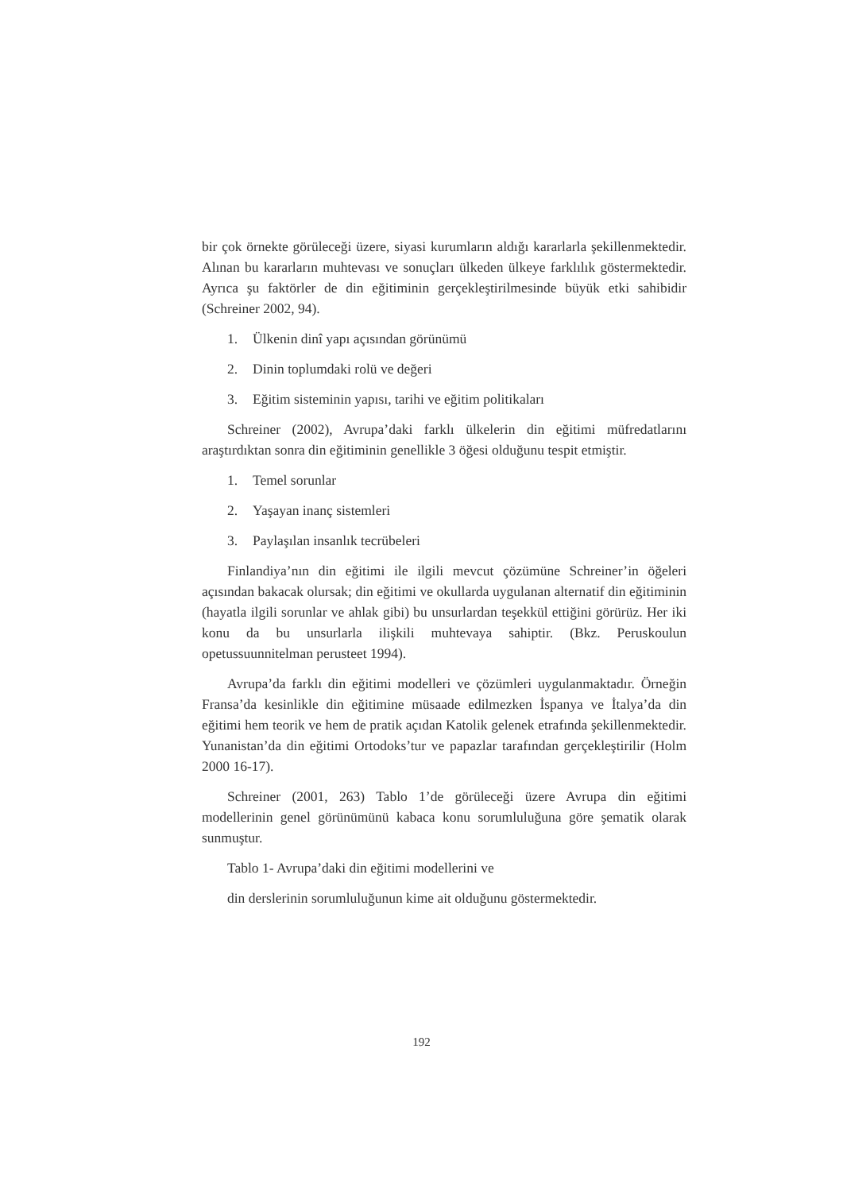bir çok örnekte görüleceği üzere, siyasi kurumların aldığı kararlarla şekillenmektedir. Alınan bu kararların muhtevası ve sonuçları ülkeden ülkeye farklılık göstermektedir. Ayrıca şu faktörler de din eğitiminin gerçekleştirilmesinde büyük etki sahibidir (Schreiner 2002, 94).
1. Ülkenin dinî yapı açısından görünümü
2. Dinin toplumdaki rolü ve değeri
3. Eğitim sisteminin yapısı, tarihi ve eğitim politikaları
Schreiner (2002), Avrupa’daki farklı ülkelerin din eğitimi müfredatlarını araştırdıktan sonra din eğitiminin genellikle 3 öğesi olduğunu tespit etmiştir.
1. Temel sorunlar
2. Yaşayan inanç sistemleri
3. Paylaşılan insanlık tecrübeleri
Finlandiya’nın din eğitimi ile ilgili mevcut çözümüne Schreiner’in öğeleri açısından bakacak olursak; din eğitimi ve okullarda uygulanan alternatif din eğitiminin (hayatla ilgili sorunlar ve ahlak gibi) bu unsurlardan teşekkül ettiğini görürüz. Her iki konu da bu unsurlarla ilişkili muhtevaya sahiptir. (Bkz. Peruskoulun opetussuunnitelman perusteet 1994).
Avrupa’da farklı din eğitimi modelleri ve çözümleri uygulanmaktadır. Örneğin Fransa’da kesinlikle din eğitimine müsaade edilmezken İspanya ve İtalya’da din eğitimi hem teorik ve hem de pratik açıdan Katolik gelenek etrafında şekillenmektedir. Yunanistan’da din eğitimi Ortodoks’tur ve papazlar tarafından gerçekleştirilir (Holm 2000 16-17).
Schreiner (2001, 263) Tablo 1’de görüleceği üzere Avrupa din eğitimi modellerinin genel görünümünü kabaca konu sorumluluğuna göre şematik olarak sunmuştur.
Tablo 1- Avrupa’daki din eğitimi modellerini ve
din derslerinin sorumluluğunun kime ait olduğunu göstermektedir.
192